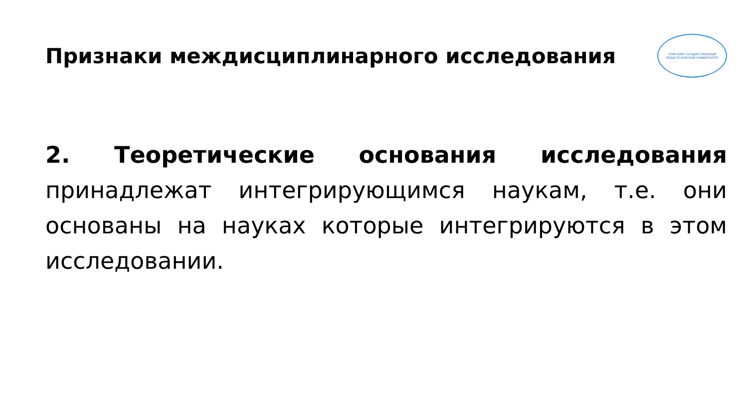Признаки междисциплинарного исследования
ТОМСКИЙ ГОСУДАРСТВЕННЫЙ ПЕДАГОГИЧЕСКИЙ УНИВЕРСИТЕТ
2. Теоретические основания исследования принадлежат интегрирующимся наукам, т.е. они основаны на науках которые интегрируются в этом исследовании.